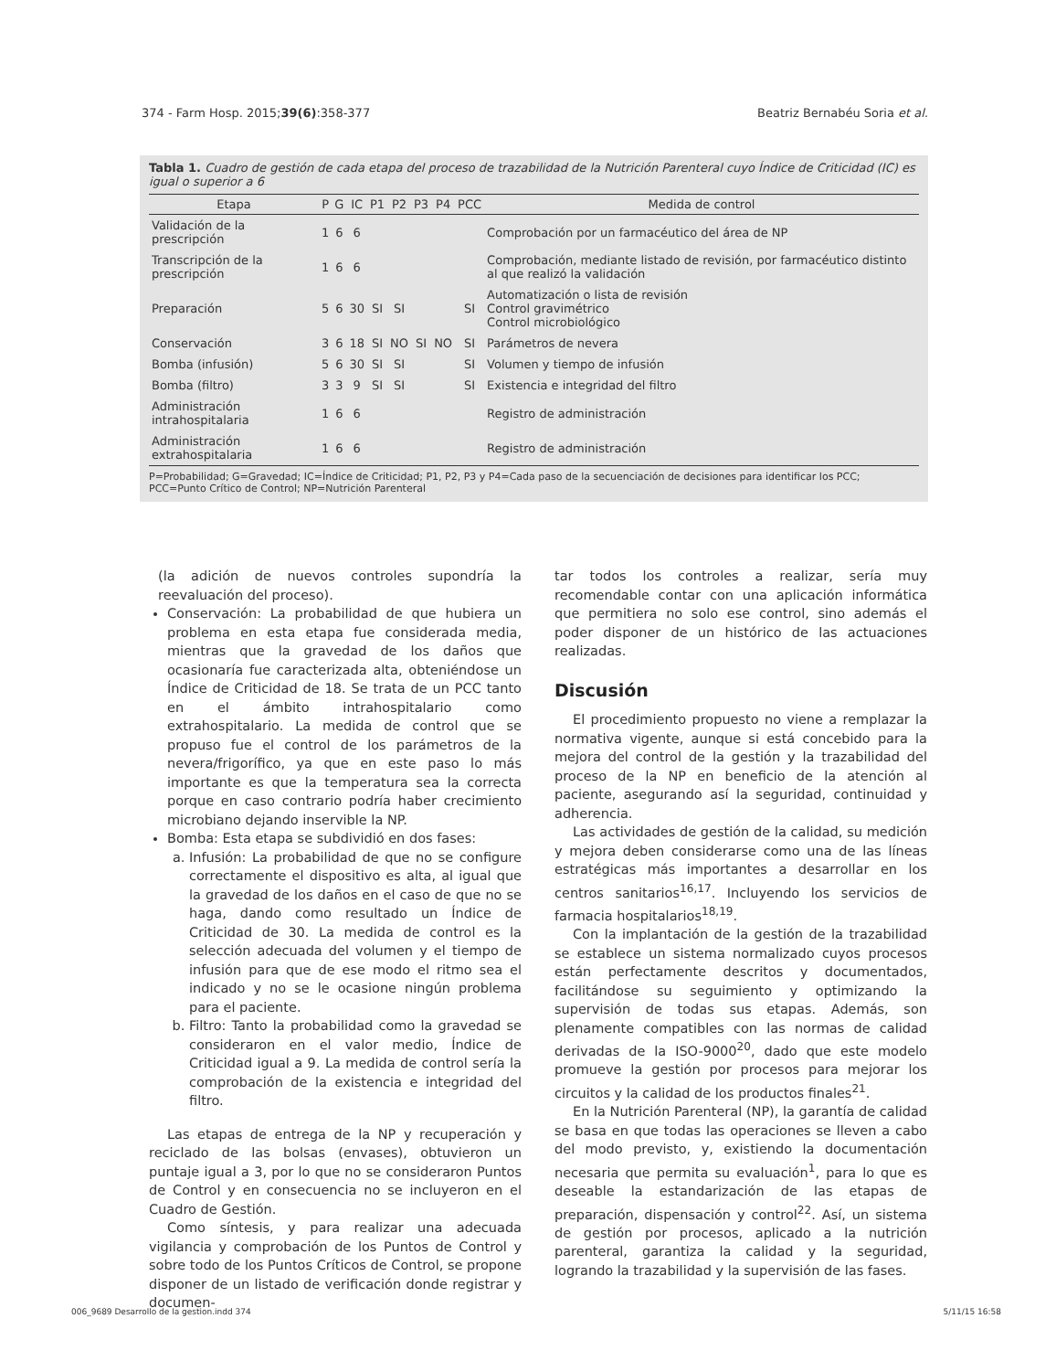374 - Farm Hosp. 2015;39(6):358-377 Beatriz Bernabéu Soria et al.
Tabla 1. Cuadro de gestión de cada etapa del proceso de trazabilidad de la Nutrición Parenteral cuyo Índice de Criticidad (IC) es igual o superior a 6
| Etapa | P | G | IC | P1 | P2 | P3 | P4 | PCC | Medida de control |
| --- | --- | --- | --- | --- | --- | --- | --- | --- | --- |
| Validación de la prescripción | 1 | 6 | 6 | | | | | | Comprobación por un farmacéutico del área de NP |
| Transcripción de la prescripción | 1 | 6 | 6 | | | | | | Comprobación, mediante listado de revisión, por farmacéutico distinto al que realizó la validación |
| Preparación | 5 | 6 | 30 | SI | SI | | | SI | Automatización o lista de revisión Control gravimétrico Control microbiológico |
| Conservación | 3 | 6 | 18 | SI | NO | SI | NO | SI | Parámetros de nevera |
| Bomba (infusión) | 5 | 6 | 30 | SI | SI | | | SI | Volumen y tiempo de infusión |
| Bomba (filtro) | 3 | 3 | 9 | SI | SI | | | SI | Existencia e integridad del filtro |
| Administración intrahospitalaria | 1 | 6 | 6 | | | | | | Registro de administración |
| Administración extrahospitalaria | 1 | 6 | 6 | | | | | | Registro de administración |
P=Probabilidad; G=Gravedad; IC=Índice de Criticidad; P1, P2, P3 y P4=Cada paso de la secuenciación de decisiones para identificar los PCC; PCC=Punto Crítico de Control; NP=Nutrición Parenteral
(la adición de nuevos controles supondría la reevaluación del proceso).
Conservación: La probabilidad de que hubiera un problema en esta etapa fue considerada media, mientras que la gravedad de los daños que ocasionaría fue caracterizada alta, obteniéndose un Índice de Criticidad de 18. Se trata de un PCC tanto en el ámbito intrahospitalario como extrahospitalario. La medida de control que se propuso fue el control de los parámetros de la nevera/frigorífico, ya que en este paso lo más importante es que la temperatura sea la correcta porque en caso contrario podría haber crecimiento microbiano dejando inservible la NP.
Bomba: Esta etapa se subdividió en dos fases:
a. Infusión: La probabilidad de que no se configure correctamente el dispositivo es alta, al igual que la gravedad de los daños en el caso de que no se haga, dando como resultado un Índice de Criticidad de 30. La medida de control es la selección adecuada del volumen y el tiempo de infusión para que de ese modo el ritmo sea el indicado y no se le ocasione ningún problema para el paciente.
b. Filtro: Tanto la probabilidad como la gravedad se consideraron en el valor medio, Índice de Criticidad igual a 9. La medida de control sería la comprobación de la existencia e integridad del filtro.
Las etapas de entrega de la NP y recuperación y reciclado de las bolsas (envases), obtuvieron un puntaje igual a 3, por lo que no se consideraron Puntos de Control y en consecuencia no se incluyeron en el Cuadro de Gestión.
Como síntesis, y para realizar una adecuada vigilancia y comprobación de los Puntos de Control y sobre todo de los Puntos Críticos de Control, se propone disponer de un listado de verificación donde registrar y documen-
tar todos los controles a realizar, sería muy recomendable contar con una aplicación informática que permitiera no solo ese control, sino además el poder disponer de un histórico de las actuaciones realizadas.
Discusión
El procedimiento propuesto no viene a remplazar la normativa vigente, aunque si está concebido para la mejora del control de la gestión y la trazabilidad del proceso de la NP en beneficio de la atención al paciente, asegurando así la seguridad, continuidad y adherencia.
Las actividades de gestión de la calidad, su medición y mejora deben considerarse como una de las líneas estratégicas más importantes a desarrollar en los centros sanitarios<sup>16,17</sup>. Incluyendo los servicios de farmacia hospitalarios<sup>18,19</sup>.
Con la implantación de la gestión de la trazabilidad se establece un sistema normalizado cuyos procesos están perfectamente descritos y documentados, facilitándose su seguimiento y optimizando la supervisión de todas sus etapas. Además, son plenamente compatibles con las normas de calidad derivadas de la ISO-9000<sup>20</sup>, dado que este modelo promueve la gestión por procesos para mejorar los circuitos y la calidad de los productos finales<sup>21</sup>.
En la Nutrición Parenteral (NP), la garantía de calidad se basa en que todas las operaciones se lleven a cabo del modo previsto, y, existiendo la documentación necesaria que permita su evaluación<sup>1</sup>, para lo que es deseable la estandarización de las etapas de preparación, dispensación y control<sup>22</sup>. Así, un sistema de gestión por procesos, aplicado a la nutrición parenteral, garantiza la calidad y la seguridad, logrando la trazabilidad y la supervisión de las fases.
006_9689 Desarrollo de la gestion.indd 374 5/11/15 16:58